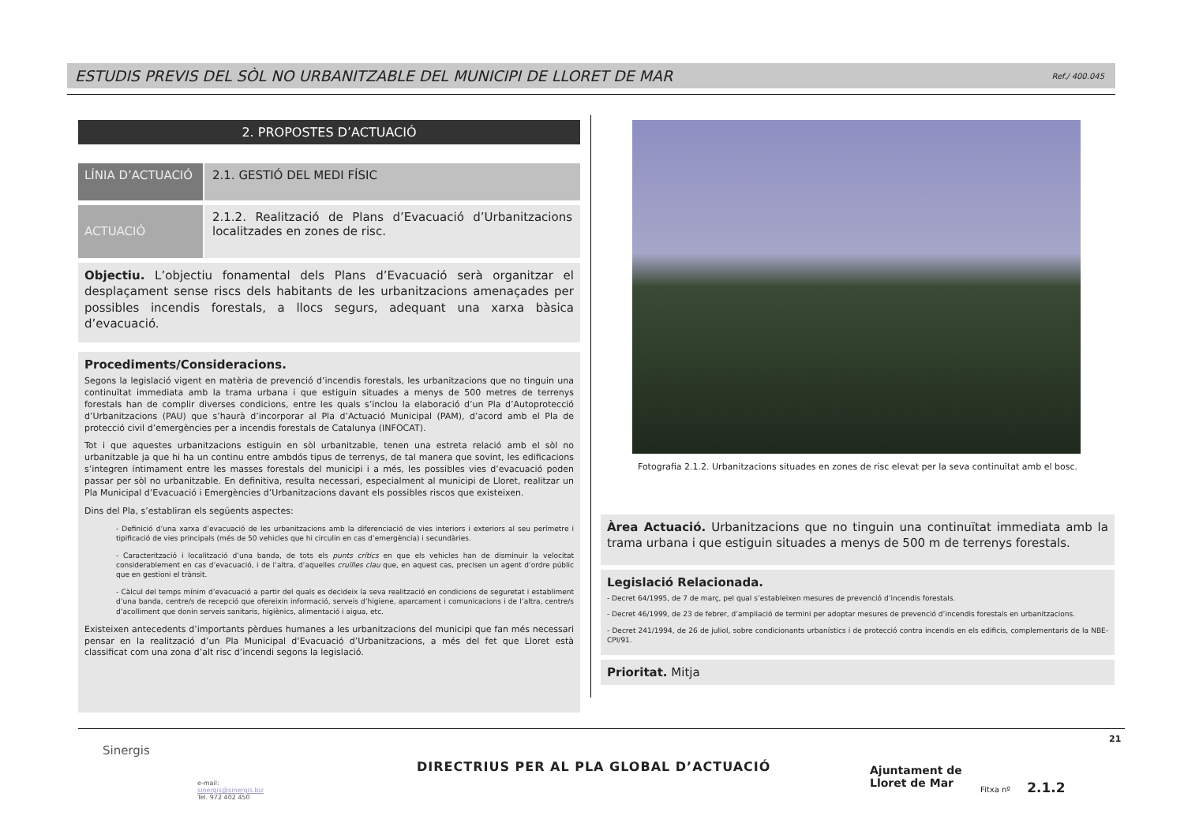ESTUDIS PREVIS DEL SÒL NO URBANITZABLE DEL MUNICIPI DE LLORET DE MAR Ref./ 400.045
2. PROPOSTES D’ACTUACIÓ
LÍNIA D’ACTUACIÓ 2.1. GESTIÓ DEL MEDI FÍSIC
ACTUACIÓ
2.1.2. Realització de Plans d’Evacuació d’Urbanitzacions localitzades en zones de risc.
Objectiu. L’objectiu fonamental dels Plans d’Evacuació serà organitzar el desplaçament sense riscs dels habitants de les urbanitzacions amenaçades per possibles incendis forestals, a llocs segurs, adequant una xarxa bàsica d’evacuació.
Procediments/Consideracions.
Segons la legislació vigent en matèria de prevenció d’incendis forestals, les urbanitzacions que no tinguin una continuïtat immediata amb la trama urbana i que estiguin situades a menys de 500 metres de terrenys forestals han de complir diverses condicions, entre les quals s’inclou la elaboració d’un Pla d’Autoprotecció d’Urbanitzacions (PAU) que s’haurà d’incorporar al Pla d’Actuació Municipal (PAM), d’acord amb el Pla de protecció civil d’emergències per a incendis forestals de Catalunya (INFOCAT).
Tot i que aquestes urbanitzacions estiguin en sòl urbanitzable, tenen una estreta relació amb el sòl no urbanitzable ja que hi ha un continu entre ambdós tipus de terrenys, de tal manera que sovint, les edificacions s’integren íntimament entre les masses forestals del municipi i a més, les possibles vies d’evacuació poden passar per sòl no urbanitzable. En definitiva, resulta necessari, especialment al municipi de Lloret, realitzar un Pla Municipal d’Evacuació i Emergències d’Urbanitzacions davant els possibles riscos que existeixen.
Dins del Pla, s’establiran els següents aspectes:
- Definició d’una xarxa d’evacuació de les urbanitzacions amb la diferenciació de vies interiors i exteriors al seu perímetre i tipificació de vies principals (més de 50 vehicles que hi circulin en cas d’emergència) i secundàries.
- Caracterització i localització d’una banda, de tots els punts crítics en que els vehicles han de disminuir la velocitat considerablement en cas d’evacuació, i de l’altra, d’aquelles cruïlles clau que, en aquest cas, precisen un agent d’ordre públic que en gestioni el trànsit.
- Càlcul del temps mínim d’evacuació a partir del quals es decideix la seva realització en condicions de seguretat i establiment d’una banda, centre/s de recepció que ofereixin informació, serveis d’higiene, aparcament i comunicacions i de l’altra, centre/s d’acolliment que donin serveis sanitaris, higiènics, alimentació i aigua, etc.
Existeixen antecedents d’importants pèrdues humanes a les urbanitzacions del municipi que fan més necessari pensar en la realització d’un Pla Municipal d’Evacuació d’Urbanitzacions, a més del fet que Lloret està classificat com una zona d’alt risc d’incendi segons la legislació.
Fotografia 2.1.2. Urbanitzacions situades en zones de risc elevat per la seva continuïtat amb el bosc.
Àrea Actuació. Urbanitzacions que no tinguin una continuïtat immediata amb la trama urbana i que estiguin situades a menys de 500 m de terrenys forestals.
Legislació Relacionada.
- Decret 64/1995, de 7 de març, pel qual s’estableixen mesures de prevenció d’incendis forestals.
- Decret 46/1999, de 23 de febrer, d’ampliació de termini per adoptar mesures de prevenció d’incendis forestals en urbanitzacions.
- Decret 241/1994, de 26 de juliol, sobre condicionants urbanístics i de protecció contra incendis en els edificis, complementaris de la NBE-CPI/91.
Prioritat. Mitja
21
Sinergis
e-mail:
sinergis@sinergis.biz
Tel. 972 402 450
DIRECTRIUS PER AL PLA GLOBAL D’ACTUACIÓ
Ajuntament de
Lloret de Mar
Fitxa nº 2.1.2